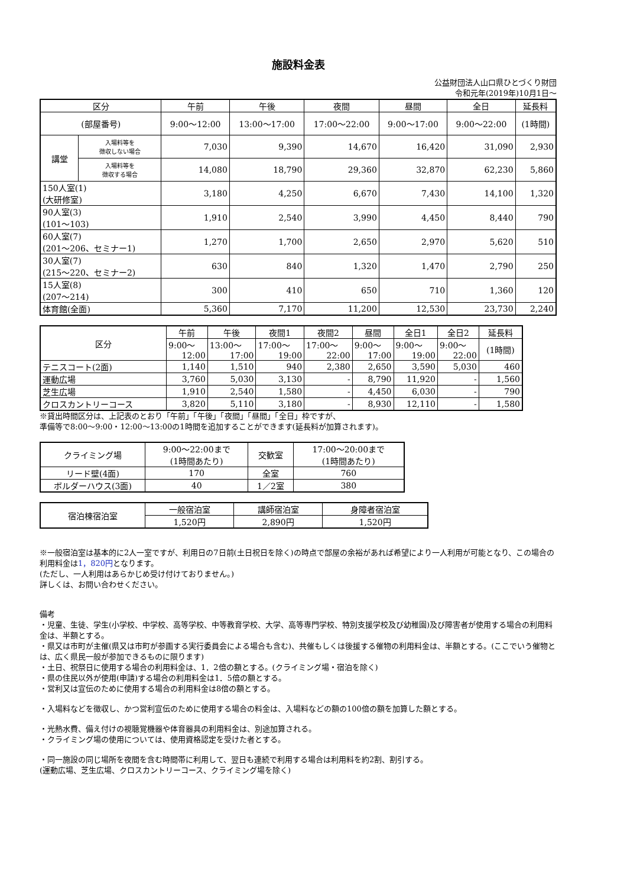施設料金表
公益財団法人山口県ひとづくり財団
令和元年(2019年)10月1日～
| 区分 | | 午前 | 午後 | 夜間 | 昼間 | 全日 | 延長料 |
| --- | --- | --- | --- | --- | --- | --- | --- |
| (部屋番号) | | 9:00～12:00 | 13:00～17:00 | 17:00～22:00 | 9:00～17:00 | 9:00～22:00 | (1時間) |
| 講堂 | 入場料等を 徴収しない場合 | 7,030 | 9,390 | 14,670 | 16,420 | 31,090 | 2,930 |
| | 入場料等を 徴収する場合 | 14,080 | 18,790 | 29,360 | 32,870 | 62,230 | 5,860 |
| 150人室(1) (大研修室) | | 3,180 | 4,250 | 6,670 | 7,430 | 14,100 | 1,320 |
| 90人室(3) (101～103) | | 1,910 | 2,540 | 3,990 | 4,450 | 8,440 | 790 |
| 60人室(7) (201～206、セミナー1) | | 1,270 | 1,700 | 2,650 | 2,970 | 5,620 | 510 |
| 30人室(7) (215～220、セミナー2) | | 630 | 840 | 1,320 | 1,470 | 2,790 | 250 |
| 15人室(8) (207～214) | | 300 | 410 | 650 | 710 | 1,360 | 120 |
| 体育館(全面) | | 5,360 | 7,170 | 11,200 | 12,530 | 23,730 | 2,240 |
| 区分 | 午前 | 午後 | 夜間1 | 夜間2 | 昼間 | 全日1 | 全日2 | 延長料 |
| --- | --- | --- | --- | --- | --- | --- | --- | --- |
| | 9:00～ 12:00 | 13:00～ 17:00 | 17:00～ 19:00 | 17:00～ 22:00 | 9:00～ 17:00 | 9:00～ 19:00 | 9:00～ 22:00 | (1時間) |
| テニスコート(2面) | 1,140 | 1,510 | 940 | 2,380 | 2,650 | 3,590 | 5,030 | 460 |
| 運動広場 | 3,760 | 5,030 | 3,130 | - | 8,790 | 11,920 | - | 1,560 |
| 芝生広場 | 1,910 | 2,540 | 1,580 | - | 4,450 | 6,030 | - | 790 |
| クロスカントリーコース | 3,820 | 5,110 | 3,180 | - | 8,930 | 12,110 | - | 1,580 |
※貸出時間区分は、上記表のとおり「午前」「午後」「夜間」「昼間」「全日」枠ですが、
準備等で8:00～9:00・12:00～13:00の1時間を追加することができます(延長料が加算されます)。
| クライミング場 | 9:00～22:00まで (1時間あたり) | 交歓室 | 17:00～20:00まで (1時間あたり) |
| リード壁(4面) | 170 | 全室 | 760 |
| ボルダーハウス(3面) | 40 | 1／2室 | 380 |
| 宿泊棟宿泊室 | 一般宿泊室 | 講師宿泊室 | 身障者宿泊室 |
| | 1,520円 | 2,890円 | 1,520円 |
※一般宿泊室は基本的に2人一室ですが、利用日の7日前(土日祝日を除く)の時点で部屋の余裕があれば希望により一人利用が可能となり、この場合の利用料金は1，820円となります。
(ただし、一人利用はあらかじめ受け付けておりません。)
詳しくは、お問い合わせください。
備考
・児童、生徒、学生(小学校、中学校、高等学校、中等教育学校、大学、高等専門学校、特別支援学校及び幼稚園)及び障害者が使用する場合の利用料金は、半額とする。
・県又は市町が主催(県又は市町が参画する実行委員会による場合も含む)、共催もしくは後援する催物の利用料金は、半額とする。(ここでいう催物とは、広く県民一般が参加できるものに限ります)
・土日、祝祭日に使用する場合の利用料金は、1．2倍の額とする。(クライミング場・宿泊を除く)
・県の住民以外が使用(申請)する場合の利用料金は1．5倍の額とする。
・営利又は宣伝のために使用する場合の利用料金は8倍の額とする。
・入場料などを徴収し、かつ営利宣伝のために使用する場合の料金は、入場料などの額の100倍の額を加算した額とする。
・光熱水費、備え付けの視聴覚機器や体育器具の利用料金は、別途加算される。
・クライミング場の使用については、使用資格認定を受けた者とする。
・同一施設の同じ場所を夜間を含む時間帯に利用して、翌日も連続で利用する場合は利用料を約2割、割引する。
(運動広場、芝生広場、クロスカントリーコース、クライミング場を除く)